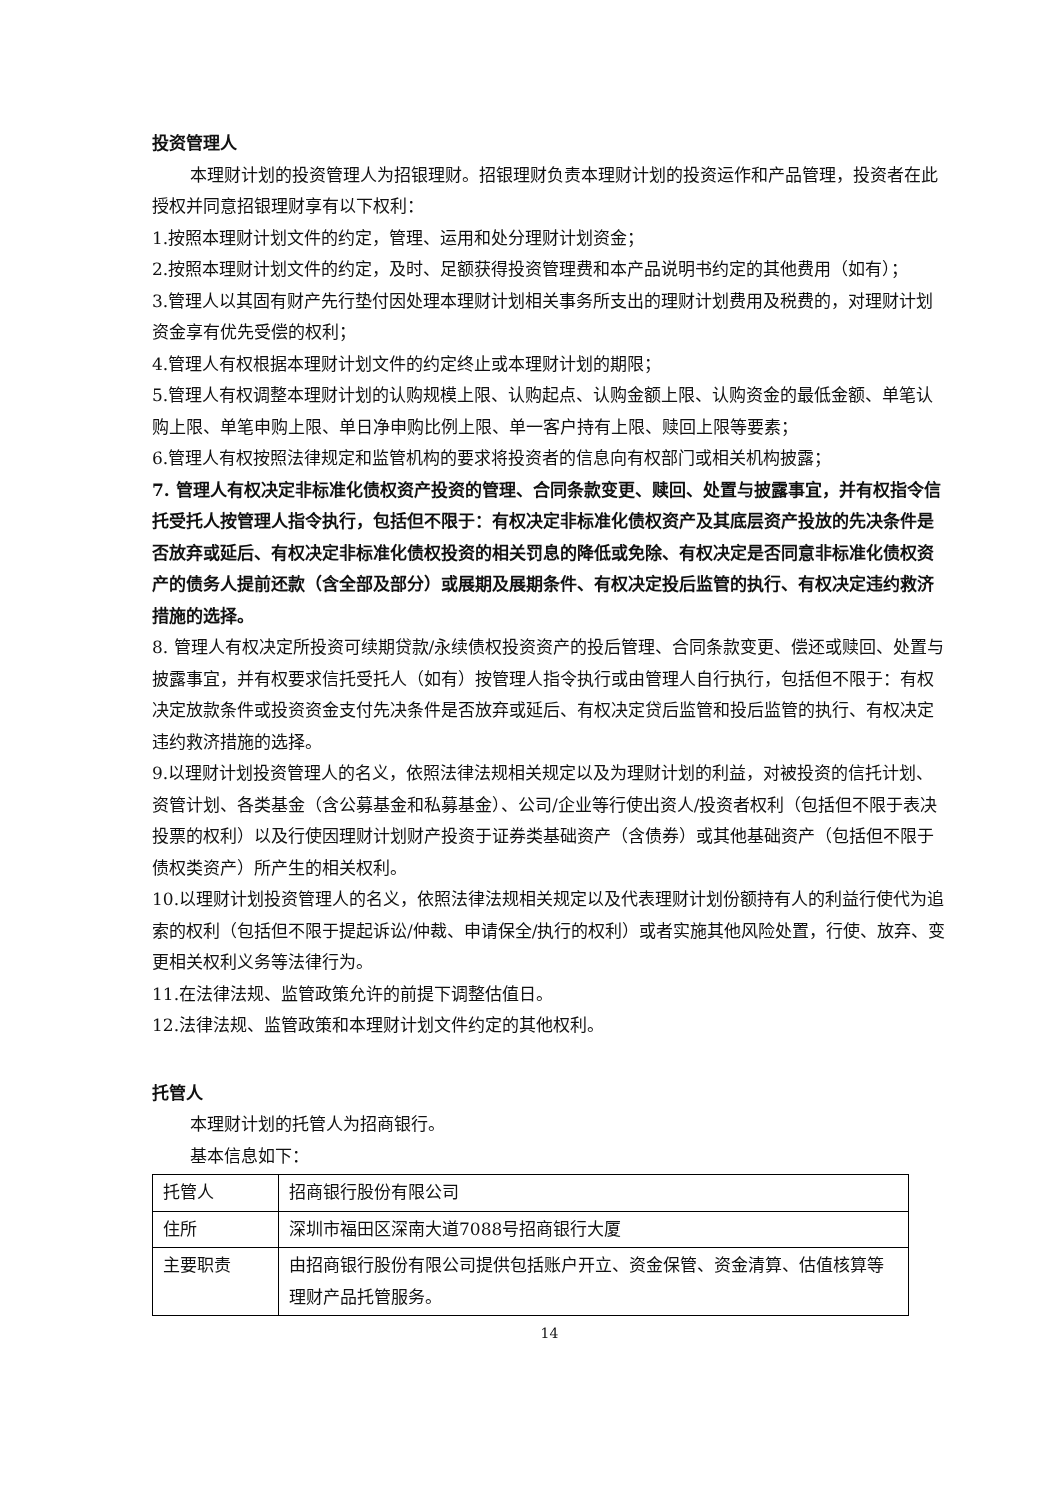投资管理人
本理财计划的投资管理人为招银理财。招银理财负责本理财计划的投资运作和产品管理，投资者在此授权并同意招银理财享有以下权利：
1.按照本理财计划文件的约定，管理、运用和处分理财计划资金；
2.按照本理财计划文件的约定，及时、足额获得投资管理费和本产品说明书约定的其他费用（如有）；
3.管理人以其固有财产先行垫付因处理本理财计划相关事务所支出的理财计划费用及税费的，对理财计划资金享有优先受偿的权利；
4.管理人有权根据本理财计划文件的约定终止或本理财计划的期限；
5.管理人有权调整本理财计划的认购规模上限、认购起点、认购金额上限、认购资金的最低金额、单笔认购上限、单笔申购上限、单日净申购比例上限、单一客户持有上限、赎回上限等要素；
6.管理人有权按照法律规定和监管机构的要求将投资者的信息向有权部门或相关机构披露；
7. 管理人有权决定非标准化债权资产投资的管理、合同条款变更、赎回、处置与披露事宜，并有权指令信托受托人按管理人指令执行，包括但不限于：有权决定非标准化债权资产及其底层资产投放的先决条件是否放弃或延后、有权决定非标准化债权投资的相关罚息的降低或免除、有权决定是否同意非标准化债权资产的债务人提前还款（含全部及部分）或展期及展期条件、有权决定投后监管的执行、有权决定违约救济措施的选择。
8. 管理人有权决定所投资可续期贷款/永续债权投资资产的投后管理、合同条款变更、偿还或赎回、处置与披露事宜，并有权要求信托受托人（如有）按管理人指令执行或由管理人自行执行，包括但不限于：有权决定放款条件或投资资金支付先决条件是否放弃或延后、有权决定贷后监管和投后监管的执行、有权决定违约救济措施的选择。
9.以理财计划投资管理人的名义，依照法律法规相关规定以及为理财计划的利益，对被投资的信托计划、资管计划、各类基金（含公募基金和私募基金）、公司/企业等行使出资人/投资者权利（包括但不限于表决投票的权利）以及行使因理财计划财产投资于证券类基础资产（含债券）或其他基础资产（包括但不限于债权类资产）所产生的相关权利。
10.以理财计划投资管理人的名义，依照法律法规相关规定以及代表理财计划份额持有人的利益行使代为追索的权利（包括但不限于提起诉讼/仲裁、申请保全/执行的权利）或者实施其他风险处置，行使、放弃、变更相关权利义务等法律行为。
11.在法律法规、监管政策允许的前提下调整估值日。
12.法律法规、监管政策和本理财计划文件约定的其他权利。
托管人
本理财计划的托管人为招商银行。
基本信息如下：
| 托管人 | 招商银行股份有限公司 |
| 住所 | 深圳市福田区深南大道7088号招商银行大厦 |
| 主要职责 | 由招商银行股份有限公司提供包括账户开立、资金保管、资金清算、估值核算等理财产品托管服务。 |
14